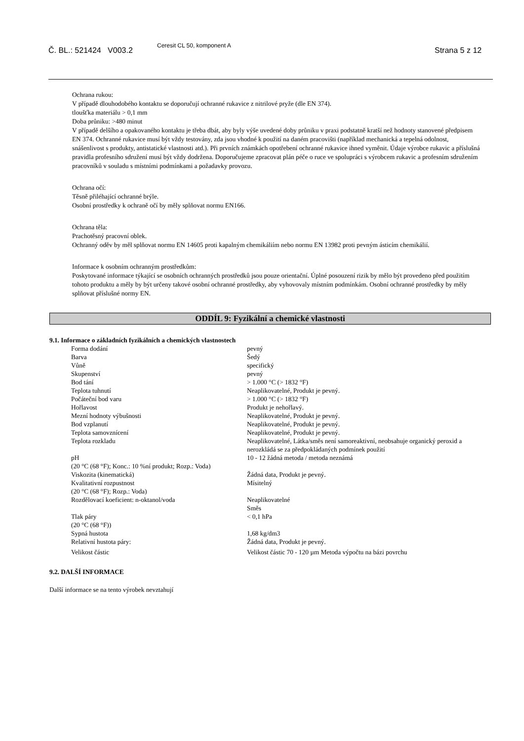Č. BL.: 521424 V003.2
Ceresit CL 50, komponent A
Strana 5 z 12
Ochrana rukou:
V případě dlouhodobého kontaktu se doporučují ochranné rukavice z nitrilové pryže (dle EN 374).
tloušťka materiálu > 0,1 mm
Doba průniku: >480 minut
V případě delšího a opakovaného kontaktu je třeba dbát, aby byly výše uvedené doby průniku v praxi podstatně kratší než hodnoty stanovené předpisem EN 374. Ochranné rukavice musí být vždy testovány, zda jsou vhodné k použití na daném pracovišti (například mechanická a tepelná odolnost, snášenlivost s produkty, antistatické vlastnosti atd.). Při prvních známkách opotřebení ochranné rukavice ihned vyměnit. Údaje výrobce rukavic a příslušná pravidla profesního sdružení musí být vždy dodržena. Doporučujeme zpracovat plán péče o ruce ve spolupráci s výrobcem rukavic a profesním sdružením pracovníků v souladu s místními podmínkami a požadavky provozu.
Ochrana očí:
Těsně přiléhající ochranné brýle.
Osobní prostředky k ochraně očí by měly splňovat normu EN166.
Ochrana těla:
Prachotěsný pracovní oblek.
Ochranný oděv by měl splňovat normu EN 14605 proti kapalným chemikáliím nebo normu EN 13982 proti pevným ásticím chemikálií.
Informace k osobním ochranným prostředkům:
Poskytované informace týkající se osobních ochranných prostředků jsou pouze orientační. Úplné posouzení rizik by mělo být provedeno před použitím tohoto produktu a měly by být určeny takové osobní ochranné prostředky, aby vyhovovaly místním podmínkám. Osobní ochranné prostředky by měly splňovat příslušné normy EN.
ODDÍL 9: Fyzikální a chemické vlastnosti
9.1. Informace o základních fyzikálních a chemických vlastnostech
| Forma dodání | pevný |
| Barva | Šedý |
| Vůně | specifický |
| Skupenství | pevný |
| Bod tání | > 1.000 °C (> 1832 °F) |
| Teplota tuhnutí | Neaplikovatelné, Produkt je pevný. |
| Počáteční bod varu | > 1.000 °C (> 1832 °F) |
| Hořlavost | Produkt je nehořlavý. |
| Mezní hodnoty výbušnosti | Neaplikovatelné, Produkt je pevný. |
| Bod vzplanutí | Neaplikovatelné, Produkt je pevný. |
| Teplota samovznícení | Neaplikovatelné, Produkt je pevný. |
| Teplota rozkladu | Neaplikovatelné, Látka/směs není samoreaktivní, neobsahuje organický peroxid a nerozkládá se za předpokládaných podmínek použití |
| pH (20 °C (68 °F); Konc.: 10 %ní produkt; Rozp.: Voda) | 10 - 12 žádná metoda / metoda neznámá |
| Viskozita (kinematická) | Žádná data, Produkt je pevný. |
| Kvalitativní rozpustnost (20 °C (68 °F); Rozp.: Voda) | Mísitelný |
| Rozdělovací koeficient: n-oktanol/voda | Neaplikovatelné Směs |
| Tlak páry (20 °C (68 °F)) | < 0,1 hPa |
| Sypná hustota | 1,68 kg/dm3 |
| Relativní hustota páry: | Žádná data, Produkt je pevný. |
| Velikost částic | Velikost částic 70 - 120 µm Metoda výpočtu na bázi povrchu |
9.2. DALŠÍ INFORMACE
Další informace se na tento výrobek nevztahují